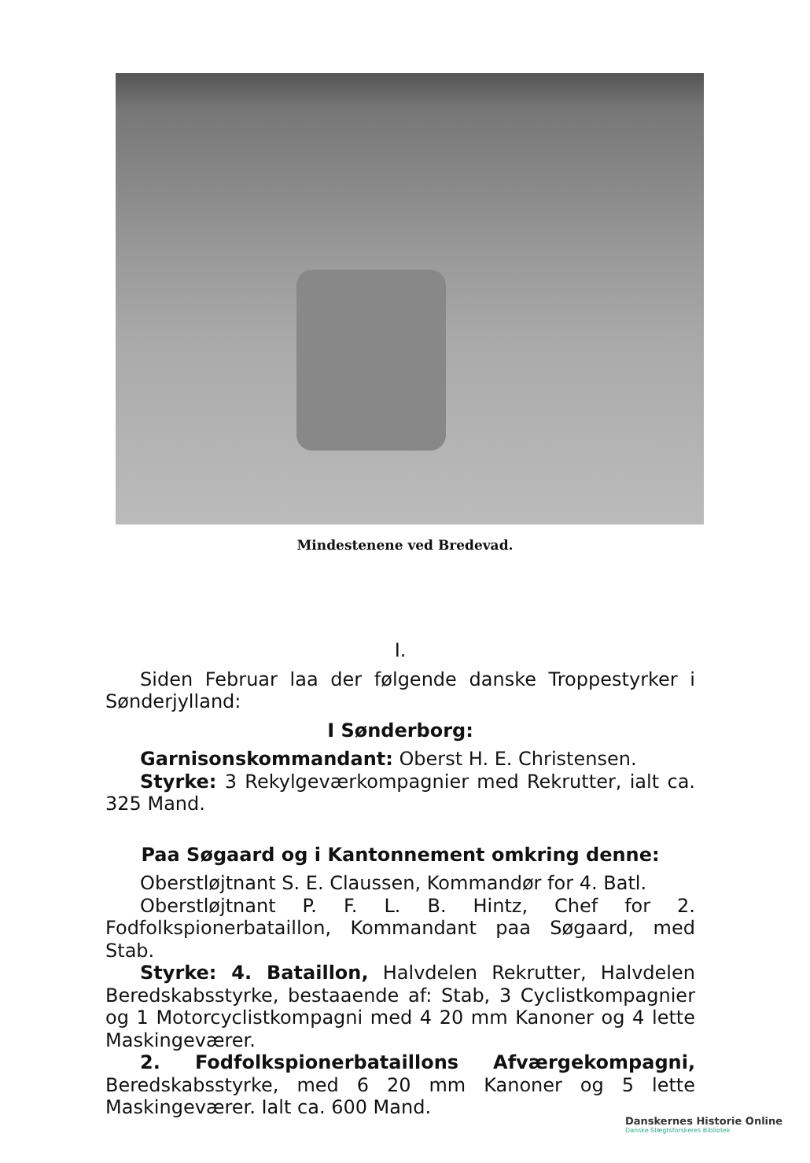Mindestenene ved Bredevad.
I.
Siden Februar laa der følgende danske Troppestyrker i Sønderjylland:
I Sønderborg:
Garnisonskommandant: Oberst H. E. Christensen.
Styrke: 3 Rekylgeværkompagnier med Rekrutter, ialt ca. 325 Mand.
Paa Søgaard og i Kantonnement omkring denne:
Oberstløjtnant S. E. Claussen, Kommandør for 4. Batl.
Oberstløjtnant P. F. L. B. Hintz, Chef for 2. Fodfolkspionerbataillon, Kommandant paa Søgaard, med Stab.
Styrke: 4. Bataillon, Halvdelen Rekrutter, Halvdelen Beredskabsstyrke, bestaaende af: Stab, 3 Cyclistkompagnier og 1 Motorcyclistkompagni med 4 20 mm Kanoner og 4 lette Maskingeværer.
2. Fodfolkspionerbataillons Afværgekompagni, Beredskabsstyrke, med 6 20 mm Kanoner og 5 lette Maskingeværer. Ialt ca. 600 Mand.
Danskernes Historie Online
Danske Slægtsforskeres Bibliotek